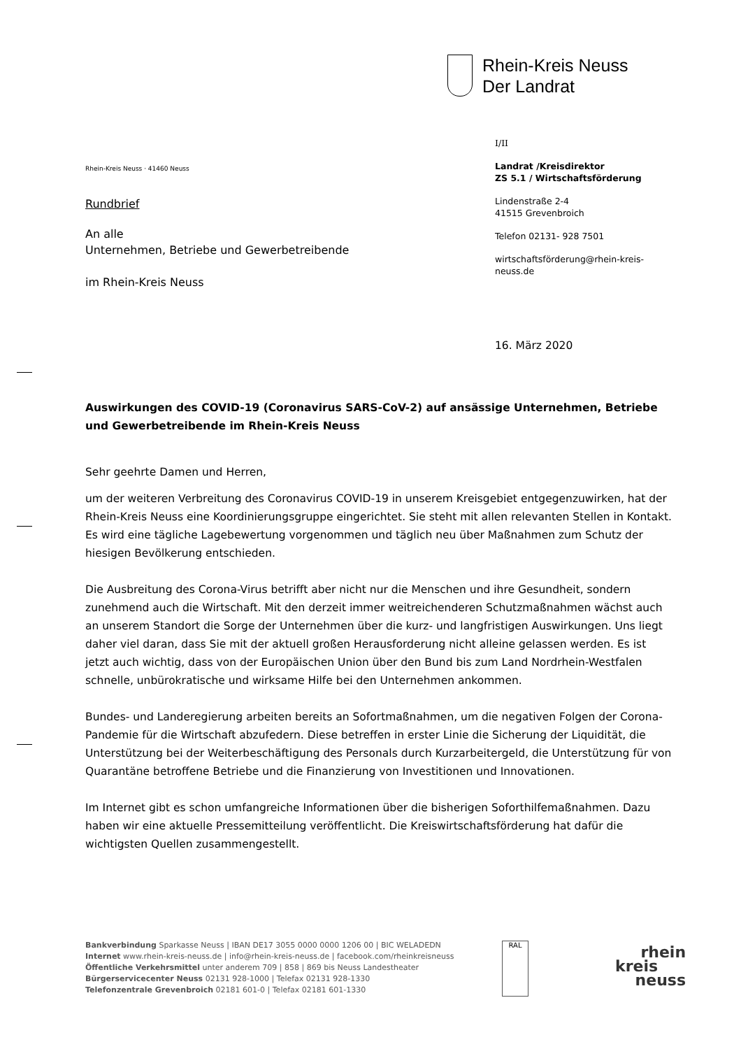Rhein-Kreis Neuss
Der Landrat
Rhein-Kreis Neuss · 41460 Neuss
Rundbrief
An alle
Unternehmen, Betriebe und Gewerbetreibende
im Rhein-Kreis Neuss
I/II
Landrat /Kreisdirektor
ZS 5.1 / Wirtschaftsförderung
Lindenstraße 2-4
41515 Grevenbroich
Telefon 02131- 928 7501
wirtschaftsförderung@rhein-kreis-
neuss.de
16. März 2020
Auswirkungen des COVID-19 (Coronavirus SARS-CoV-2) auf ansässige Unternehmen, Betriebe und Gewerbetreibende im Rhein-Kreis Neuss
Sehr geehrte Damen und Herren,
um der weiteren Verbreitung des Coronavirus COVID-19 in unserem Kreisgebiet entgegenzuwirken, hat der Rhein-Kreis Neuss eine Koordinierungsgruppe eingerichtet. Sie steht mit allen relevanten Stellen in Kontakt. Es wird eine tägliche Lagebewertung vorgenommen und täglich neu über Maßnahmen zum Schutz der hiesigen Bevölkerung entschieden.
Die Ausbreitung des Corona-Virus betrifft aber nicht nur die Menschen und ihre Gesundheit, sondern zunehmend auch die Wirtschaft. Mit den derzeit immer weitreichenderen Schutzmaßnahmen wächst auch an unserem Standort die Sorge der Unternehmen über die kurz- und langfristigen Auswirkungen. Uns liegt daher viel daran, dass Sie mit der aktuell großen Herausforderung nicht alleine gelassen werden. Es ist jetzt auch wichtig, dass von der Europäischen Union über den Bund bis zum Land Nordrhein-Westfalen schnelle, unbürokratische und wirksame Hilfe bei den Unternehmen ankommen.
Bundes- und Landeregierung arbeiten bereits an Sofortmaßnahmen, um die negativen Folgen der Corona-Pandemie für die Wirtschaft abzufedern. Diese betreffen in erster Linie die Sicherung der Liquidität, die Unterstützung bei der Weiterbeschäftigung des Personals durch Kurzarbeitergeld, die Unterstützung für von Quarantäne betroffene Betriebe und die Finanzierung von Investitionen und Innovationen.
Im Internet gibt es schon umfangreiche Informationen über die bisherigen Soforthilfemaßnahmen. Dazu haben wir eine aktuelle Pressemitteilung veröffentlicht. Die Kreiswirtschaftsförderung hat dafür die wichtigsten Quellen zusammengestellt.
Bankverbindung Sparkasse Neuss | IBAN DE17 3055 0000 0000 1206 00 | BIC WELADEDN
Internet www.rhein-kreis-neuss.de | info@rhein-kreis-neuss.de | facebook.com/rheinkreisneuss
Öffentliche Verkehrsmittel unter anderem 709 | 858 | 869 bis Neuss Landestheater
Bürgerservicecenter Neuss 02131 928-1000 | Telefax 02131 928-1330
Telefonzentrale Grevenbroich 02181 601-0 | Telefax 02181 601-1330
RAL
rhein
kreis
neuss